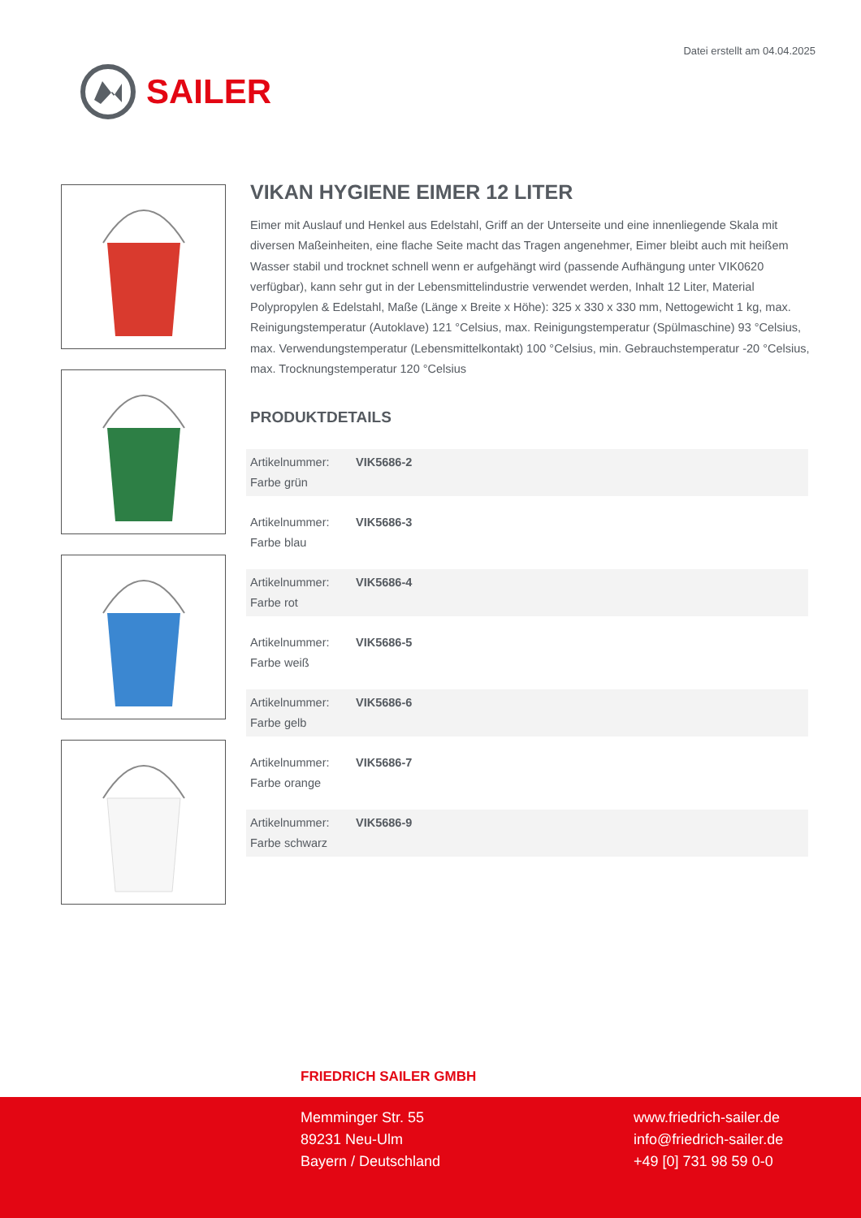Datei erstellt am 04.04.2025
SAILER
VIKAN HYGIENE EIMER 12 LITER
Eimer mit Auslauf und Henkel aus Edelstahl, Griff an der Unterseite und eine innenliegende Skala mit diversen Maßeinheiten, eine flache Seite macht das Tragen angenehmer, Eimer bleibt auch mit heißem Wasser stabil und trocknet schnell wenn er aufgehängt wird (passende Aufhängung unter VIK0620 verfügbar), kann sehr gut in der Lebensmittelindustrie verwendet werden, Inhalt 12 Liter, Material Polypropylen & Edelstahl, Maße (Länge x Breite x Höhe): 325 x 330 x 330 mm, Nettogewicht 1 kg, max. Reinigungstemperatur (Autoklave) 121 °Celsius, max. Reinigungstemperatur (Spülmaschine) 93 °Celsius, max. Verwendungstemperatur (Lebensmittelkontakt) 100 °Celsius, min. Gebrauchstemperatur -20 °Celsius, max. Trocknungstemperatur 120 °Celsius
PRODUKTDETAILS
| Artikelnummer: Farbe grün | VIK5686-2 |
| Artikelnummer: Farbe blau | VIK5686-3 |
| Artikelnummer: Farbe rot | VIK5686-4 |
| Artikelnummer: Farbe weiß | VIK5686-5 |
| Artikelnummer: Farbe gelb | VIK5686-6 |
| Artikelnummer: Farbe orange | VIK5686-7 |
| Artikelnummer: Farbe schwarz | VIK5686-9 |
FRIEDRICH SAILER GMBH
Memminger Str. 55
89231 Neu-Ulm
Bayern / Deutschland
www.friedrich-sailer.de
info@friedrich-sailer.de
+49 [0] 731 98 59 0-0